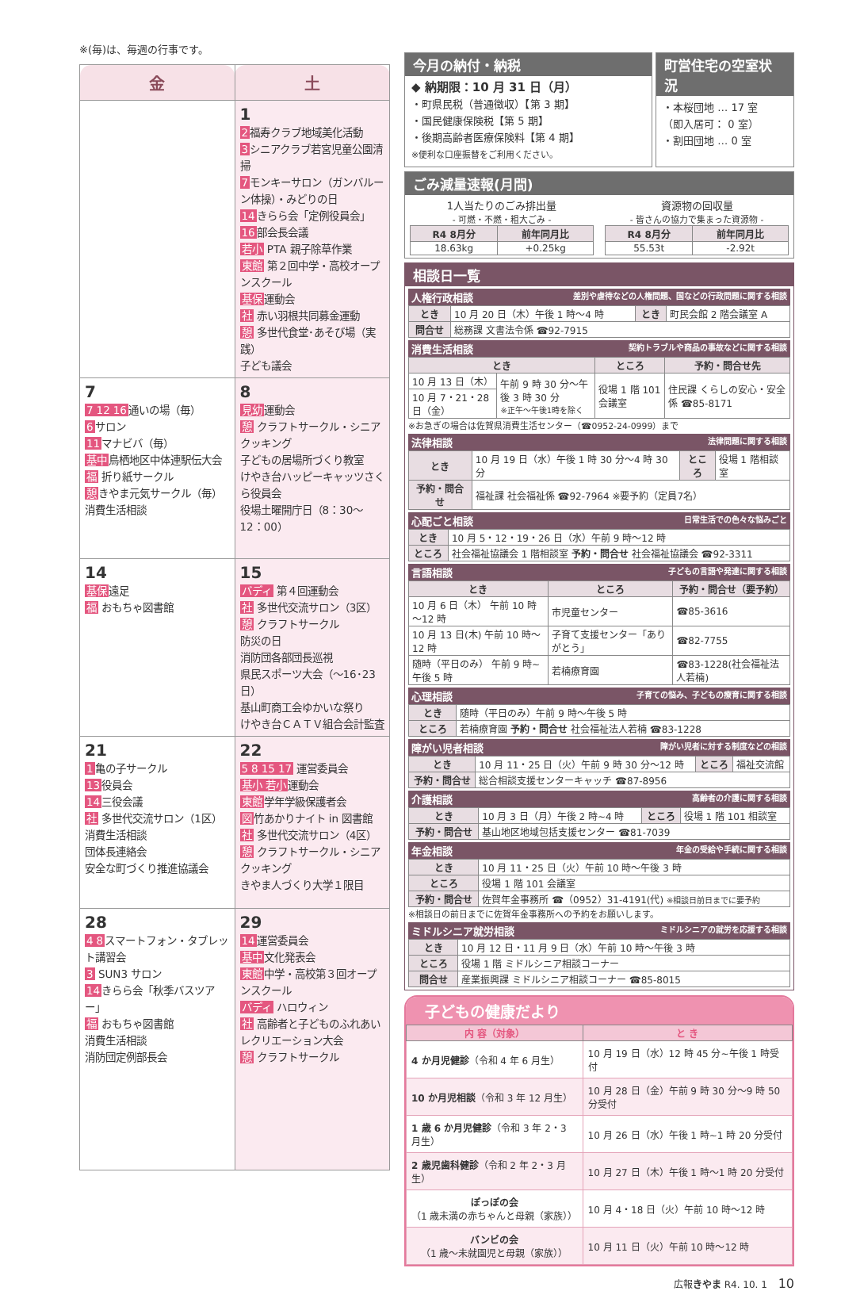※(毎)は、毎週の行事です。
| 金 | 土 |
| --- | --- |
| | 1 2 福寿クラブ地域美化活動 3 シニアクラブ若宮児童公園清掃 7 モンキーサロン（ガンバルーン体操）・みどりの日 14 きらら会「定例役員会」 16 部会長会議 若小 PTA 親子除草作業 東館 第２回中学・高校オープンスクール 基保 運動会 社 赤い羽根共同募金運動 憩 多世代食堂･あそび場（実践） 子ども議会 |
| 7 7 12 16 通いの場（毎） 6 サロン 11 マナビバ（毎） 基中 鳥栖地区中体連駅伝大会 福 折り紙サークル 憩 きやま元気サークル（毎） 消費生活相談 | 8 見幼 運動会 憩 クラフトサークル・シニアクッキング 子どもの居場所づくり教室 けやき台ハッピーキャッツさくら役員会 役場土曜開庁日（8：30～12：00） |
| 14 基保 遠足 福 おもちゃ図書館 | 15 バディ 第４回運動会 社 多世代交流サロン（3区） 憩 クラフトサークル 防災の日 消防団各部団長巡視 県民スポーツ大会（～16･23 日） 基山町商工会ゆかいな祭り けやき台ＣＡＴＶ組合会計監査 |
| 21 1 亀の子サークル 13 役員会 14 三役会議 社 多世代交流サロン（1区） 消費生活相談 団体長連絡会 安全な町づくり推進協議会 | 22 5 8 15 17 運営委員会 基小 若小 運動会 東館 学年学級保護者会 図 竹あかりナイト in 図書館 社 多世代交流サロン（4区） 憩 クラフトサークル・シニアクッキング きやま人づくり大学１限目 |
| 28 4 8 スマートフォン・タブレット講習会 3 SUN3 サロン 14 きらら会「秋季バスツアー」 福 おもちゃ図書館 消費生活相談 消防団定例部長会 | 29 14 運営委員会 基中 文化発表会 東館 中学・高校第３回オープンスクール バディ ハロウィン 社 高齢者と子どものふれあいレクリエーション大会 憩 クラフトサークル |
今月の納付・納税
◆ 納期限：10 月 31 日（月）
・町県民税（普通徴収）【第 3 期】
・国民健康保険税【第 5 期】
・後期高齢者医療保険料【第 4 期】
※便利な口座振替をご利用ください。
町営住宅の空室状況
・本桜団地 … 17 室
（即入居可： 0 室）
・割田団地 … 0 室
ごみ減量速報(月間)
1人当たりのごみ排出量
- 可燃・不燃・粗大ごみ -
| R4 8月分 | 前年同月比 |
| --- | --- |
| 18.63kg | +0.25kg |
資源物の回収量
- 皆さんの協力で集まった資源物 -
| R4 8月分 | 前年同月比 |
| --- | --- |
| 55.53t | -2.92t |
相談日一覧
人権行政相談 差別や虐待などの人権問題、国などの行政問題に関する相談
| とき | 10 月 20 日（木）午後 1 時～4 時 | とき | 町民会館 2 階会議室 A |
| 問合せ | 総務課 文書法令係 ☎92-7915 | | |
消費生活相談 契約トラブルや商品の事故などに関する相談
| とき | | ところ | 予約・問合せ先 |
| --- | --- | --- | --- |
| 10 月 13 日（木） | 午前 9 時 30 分～午後 3 時 30 分 ※正午～午後1時を除く | 役場 1 階 101 会議室 | 住民課 くらしの安心・安全係 ☎85-8171 |
| 10 月 7・21・28 日（金） | | | |
※お急ぎの場合は佐賀県消費生活センター（☎0952-24-0999）まで
法律相談 法律問題に関する相談
| とき | 10 月 19 日（水）午後 1 時 30 分～4 時 30 分 | ところ | 役場 1 階相談室 |
| 予約・問合せ | 福祉課 社会福祉係 ☎92-7964 ※要予約（定員7名） | | |
心配ごと相談 日常生活での色々な悩みごと
| とき | 10 月 5・12・19・26 日（水）午前 9 時～12 時 |
| ところ | 社会福祉協議会 1 階相談室 予約・問合せ 社会福祉協議会 ☎92-3311 |
言語相談 子どもの言語や発達に関する相談
| とき | ところ | 予約・問合せ（要予約） |
| --- | --- | --- |
| 10 月 6 日（木） 午前 10 時～12 時 | 市児童センター | ☎85-3616 |
| 10 月 13 日(木) 午前 10 時～12 時 | 子育て支援センター「ありがとう」 | ☎82-7755 |
| 随時（平日のみ） 午前 9 時~午後 5 時 | 若楠療育園 | ☎83-1228(社会福祉法人若楠) |
心理相談 子育ての悩み、子どもの療育に関する相談
| とき | 随時（平日のみ）午前 9 時～午後 5 時 |
| ところ | 若楠療育園 予約・問合せ 社会福祉法人若楠 ☎83-1228 |
障がい児者相談 障がい児者に対する制度などの相談
| とき | 10 月 11・25 日（火）午前 9 時 30 分～12 時 | ところ | 福祉交流館 |
| 予約・問合せ | 総合相談支援センターキャッチ ☎87-8956 | | |
介護相談 高齢者の介護に関する相談
| とき | 10 月 3 日（月）午後 2 時~4 時 | ところ | 役場 1 階 101 相談室 |
| 予約・問合せ | 基山地区地域包括支援センター ☎81-7039 | | |
年金相談 年金の受給や手続に関する相談
| とき | 10 月 11・25 日（火）午前 10 時～午後 3 時 |
| ところ | 役場 1 階 101 会議室 |
| 予約・問合せ | 佐賀年金事務所 ☎（0952）31-4191(代) ※相談日前日までに要予約 |
※相談日の前日までに佐賀年金事務所への予約をお願いします。
ミドルシニア就労相談 ミドルシニアの就労を応援する相談
| とき | 10 月 12 日・11 月 9 日（水）午前 10 時～午後 3 時 |
| ところ | 役場 1 階 ミドルシニア相談コーナー |
| 問合せ | 産業振興課 ミドルシニア相談コーナー ☎85-8015 |
子どもの健康だより
| 内 容（対象） | と き |
| --- | --- |
| 4 か月児健診 （令和 4 年 6 月生） | 10 月 19 日（水）12 時 45 分~午後 1 時受付 |
| 10 か月児相談 （令和 3 年 12 月生） | 10 月 28 日（金）午前 9 時 30 分～9 時 50 分受付 |
| 1 歳 6 か月児健診 （令和 3 年 2・3 月生） | 10 月 26 日（水）午後 1 時~1 時 20 分受付 |
| 2 歳児歯科健診 （令和 2 年 2・3 月生） | 10 月 27 日（木）午後 1 時～1 時 20 分受付 |
| ぽっぽの会 （1 歳未満の赤ちゃんと母親（家族）） | 10 月 4・18 日（火）午前 10 時～12 時 |
| バンビの会 （1 歳～未就園児と母親（家族）） | 10 月 11 日（火）午前 10 時～12 時 |
広報きやま R4. 10. 1 10